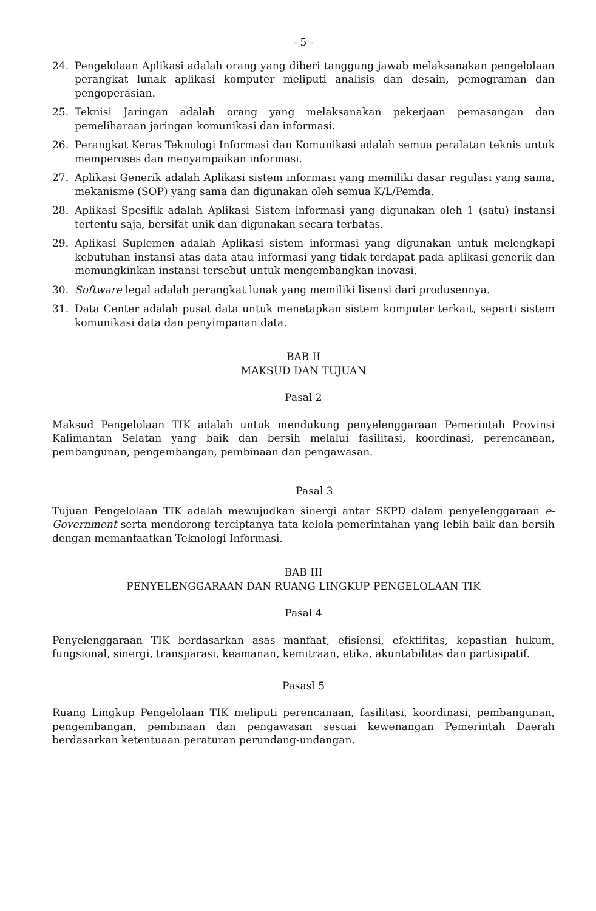- 5 -
24. Pengelolaan Aplikasi adalah orang yang diberi tanggung jawab melaksanakan pengelolaan perangkat lunak aplikasi komputer meliputi analisis dan desain, pemograman dan pengoperasian.
25. Teknisi Jaringan adalah orang yang melaksanakan pekerjaan pemasangan dan pemeliharaan jaringan komunikasi dan informasi.
26. Perangkat Keras Teknologi Informasi dan Komunikasi adalah semua peralatan teknis untuk memperoses dan menyampaikan informasi.
27. Aplikasi Generik adalah Aplikasi sistem informasi yang memiliki dasar regulasi yang sama, mekanisme (SOP) yang sama dan digunakan oleh semua K/L/Pemda.
28. Aplikasi Spesifik adalah Aplikasi Sistem informasi yang digunakan oleh 1 (satu) instansi tertentu saja, bersifat unik dan digunakan secara terbatas.
29. Aplikasi Suplemen adalah Aplikasi sistem informasi yang digunakan untuk melengkapi kebutuhan instansi atas data atau informasi yang tidak terdapat pada aplikasi generik dan memungkinkan instansi tersebut untuk mengembangkan inovasi.
30. Software legal adalah perangkat lunak yang memiliki lisensi dari produsennya.
31. Data Center adalah pusat data untuk menetapkan sistem komputer terkait, seperti sistem komunikasi data dan penyimpanan data.
BAB II
MAKSUD DAN TUJUAN
Pasal 2
Maksud Pengelolaan TIK adalah untuk mendukung penyelenggaraan Pemerintah Provinsi Kalimantan Selatan yang baik dan bersih melalui fasilitasi, koordinasi, perencanaan, pembangunan, pengembangan, pembinaan dan pengawasan.
Pasal 3
Tujuan Pengelolaan TIK adalah mewujudkan sinergi antar SKPD dalam penyelenggaraan e-Government serta mendorong terciptanya tata kelola pemerintahan yang lebih baik dan bersih dengan memanfaatkan Teknologi Informasi.
BAB III
PENYELENGGARAAN DAN RUANG LINGKUP PENGELOLAAN TIK
Pasal 4
Penyelenggaraan TIK berdasarkan asas manfaat, efisiensi, efektifitas, kepastian hukum, fungsional, sinergi, transparasi, keamanan, kemitraan, etika, akuntabilitas dan partisipatif.
Pasasl 5
Ruang Lingkup Pengelolaan TIK meliputi perencanaan, fasilitasi, koordinasi, pembangunan, pengembangan, pembinaan dan pengawasan sesuai kewenangan Pemerintah Daerah berdasarkan ketentuaan peraturan perundang-undangan.